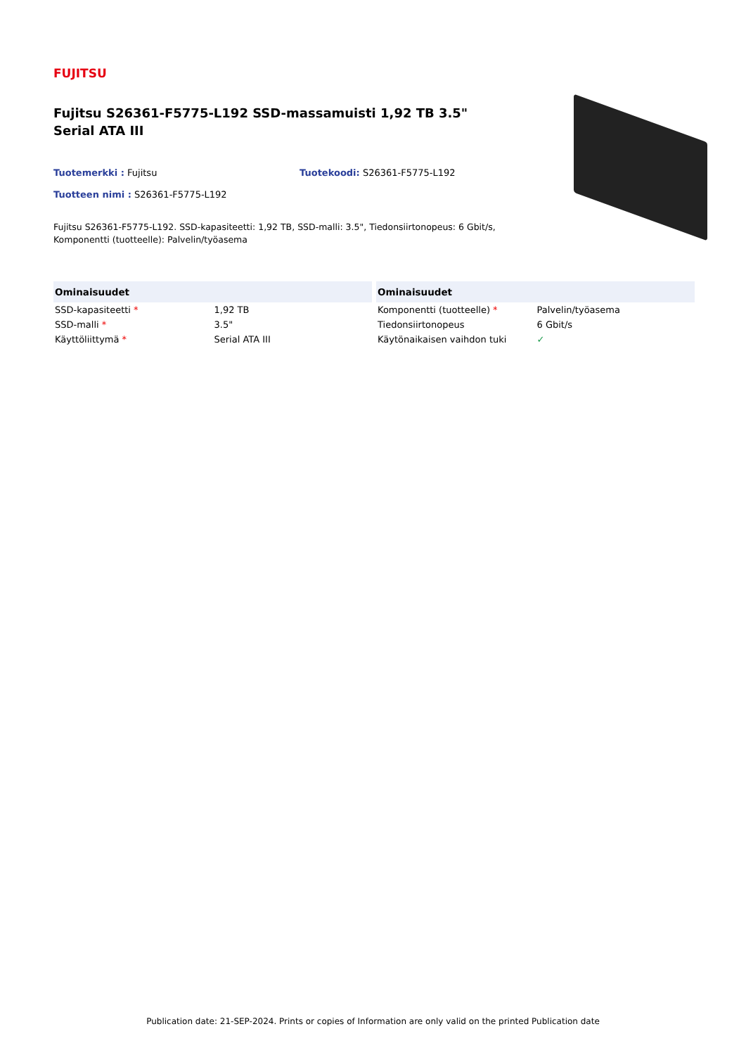FUJITSU
Fujitsu S26361-F5775-L192 SSD-massamuisti 1,92 TB 3.5" Serial ATA III
Tuotemerkki : Fujitsu Tuotekoodi: S26361-F5775-L192
Tuotteen nimi : S26361-F5775-L192
Fujitsu S26361-F5775-L192. SSD-kapasiteetti: 1,92 TB, SSD-malli: 3.5", Tiedonsiirtonopeus: 6 Gbit/s, Komponentti (tuotteelle): Palvelin/työasema
| Ominaisuudet | |
| --- | --- |
| SSD-kapasiteetti * | 1,92 TB |
| SSD-malli * | 3.5" |
| Käyttöliittymä * | Serial ATA III |
| Ominaisuudet | |
| --- | --- |
| Komponentti (tuotteelle) * | Palvelin/työasema |
| Tiedonsiirtonopeus | 6 Gbit/s |
| Käytönaikaisen vaihdon tuki | ✓ |
Publication date: 21-SEP-2024. Prints or copies of Information are only valid on the printed Publication date